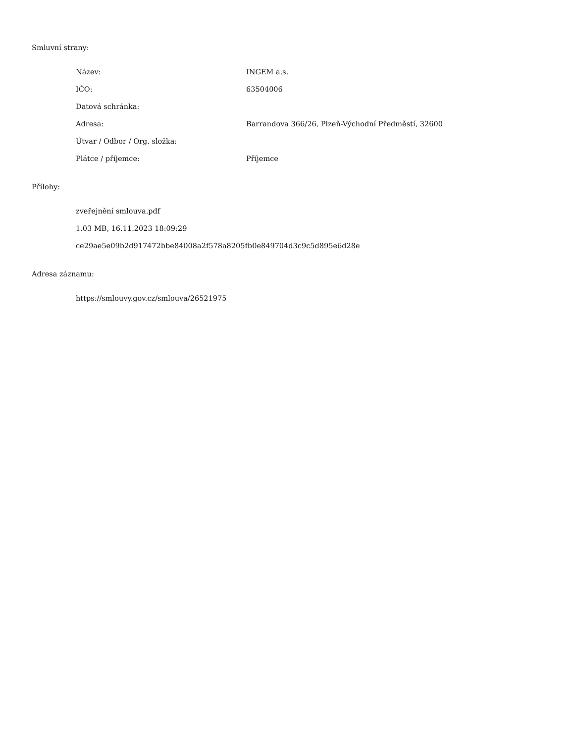Smluvní strany:
| Název: | INGEM a.s. |
| IČO: | 63504006 |
| Datová schránka: | |
| Adresa: | Barrandova 366/26, Plzeň-Východní Předměstí, 32600 |
| Útvar / Odbor / Org. složka: | |
| Plátce / příjemce: | Příjemce |
Přílohy:
zveřejnění smlouva.pdf
1.03 MB, 16.11.2023 18:09:29
ce29ae5e09b2d917472bbe84008a2f578a8205fb0e849704d3c9c5d895e6d28e
Adresa záznamu:
https://smlouvy.gov.cz/smlouva/26521975